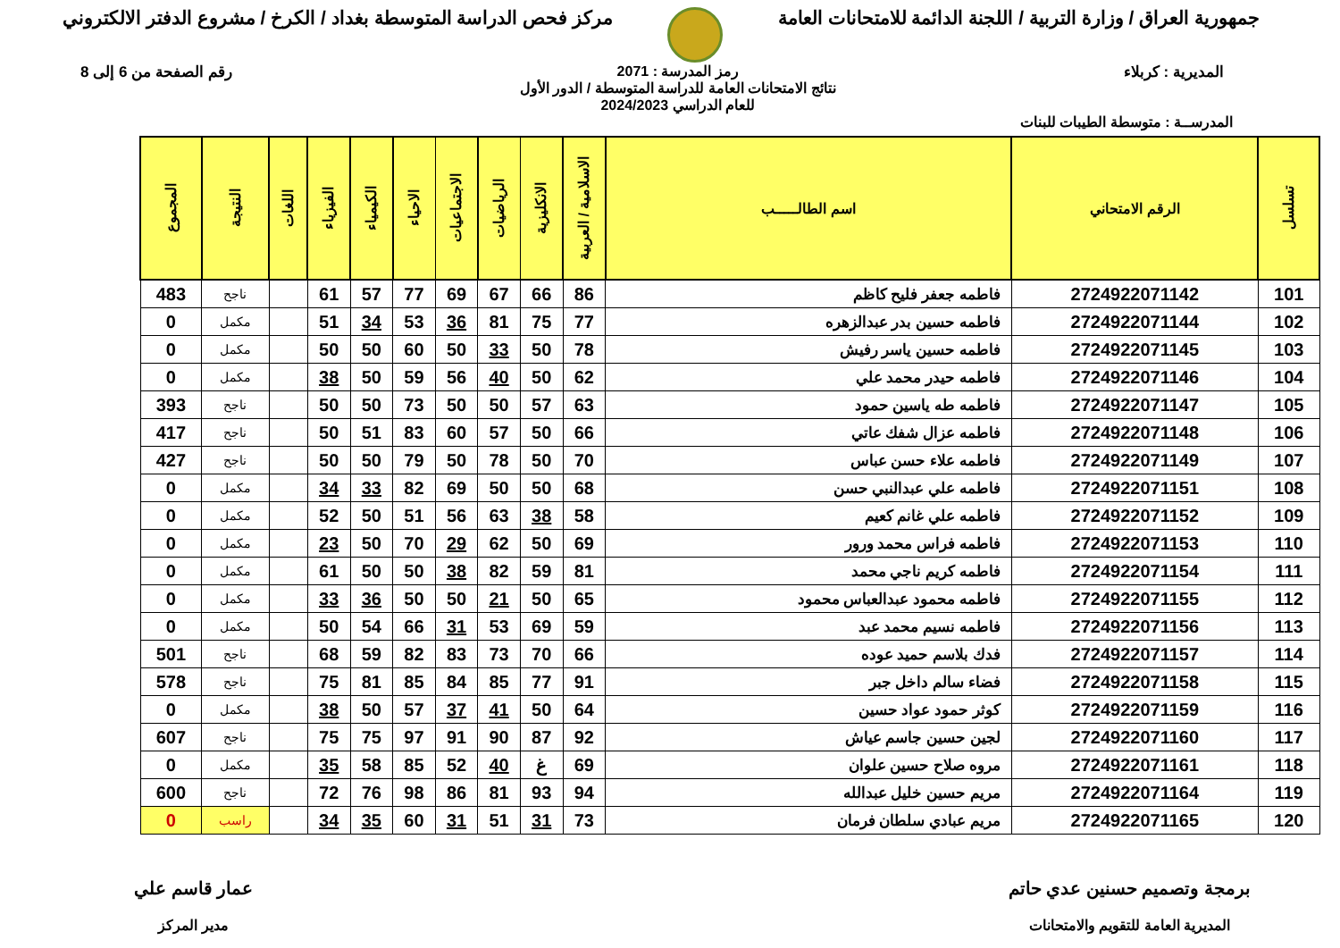جمهورية العراق / وزارة التربية / اللجنة الدائمة للامتحانات العامة
مركز فحص الدراسة المتوسطة بغداد / الكرخ / مشروع الدفتر الالكتروني
المديرية : كربلاء رمز المدرسة : 2071
نتائج الامتحانات العامة للدراسة المتوسطة / الدور الأول
للعام الدراسي 2024/2023
رقم الصفحة من 6 إلى 8
المدرســة : متوسطة الطيبات للبنات
| تسلسل | الرقم الامتحاني | اسم الطالـــــب | الاسلامية / العربية | الانكليزية | الرياضيات | الاجتماعيات | الاحياء | الكيمياء | الفيزياء | اللغات | النتيجة | المجموع |
| --- | --- | --- | --- | --- | --- | --- | --- | --- | --- | --- | --- | --- |
| 101 | 2724922071142 | فاطمه جعفر فليح كاظم | 86 | 66 | 67 | 69 | 77 | 57 | 61 | | ناجح | 483 |
| 102 | 2724922071144 | فاطمه حسين بدر عبدالزهره | 77 | 75 | 81 | 36 | 53 | 34 | 51 | | مكمل | 0 |
| 103 | 2724922071145 | فاطمه حسين ياسر رفيش | 78 | 50 | 33 | 50 | 60 | 50 | 50 | | مكمل | 0 |
| 104 | 2724922071146 | فاطمه حيدر محمد علي | 62 | 50 | 40 | 56 | 59 | 50 | 38 | | مكمل | 0 |
| 105 | 2724922071147 | فاطمه طه ياسين حمود | 63 | 57 | 50 | 50 | 73 | 50 | 50 | | ناجح | 393 |
| 106 | 2724922071148 | فاطمه عزال شفك عاتي | 66 | 50 | 57 | 60 | 83 | 51 | 50 | | ناجح | 417 |
| 107 | 2724922071149 | فاطمه علاء حسن عباس | 70 | 50 | 78 | 50 | 79 | 50 | 50 | | ناجح | 427 |
| 108 | 2724922071151 | فاطمه علي عبدالنبي حسن | 68 | 50 | 50 | 69 | 82 | 33 | 34 | | مكمل | 0 |
| 109 | 2724922071152 | فاطمه علي غانم كعيم | 58 | 38 | 63 | 56 | 51 | 50 | 52 | | مكمل | 0 |
| 110 | 2724922071153 | فاطمه فراس محمد ورور | 69 | 50 | 62 | 29 | 70 | 50 | 23 | | مكمل | 0 |
| 111 | 2724922071154 | فاطمه كريم ناجي محمد | 81 | 59 | 82 | 38 | 50 | 50 | 61 | | مكمل | 0 |
| 112 | 2724922071155 | فاطمه محمود عبدالعباس محمود | 65 | 50 | 21 | 50 | 50 | 36 | 33 | | مكمل | 0 |
| 113 | 2724922071156 | فاطمه نسيم محمد عبد | 59 | 69 | 53 | 31 | 66 | 54 | 50 | | مكمل | 0 |
| 114 | 2724922071157 | فدك بلاسم حميد عوده | 66 | 70 | 73 | 83 | 82 | 59 | 68 | | ناجح | 501 |
| 115 | 2724922071158 | فضاء سالم داخل جبر | 91 | 77 | 85 | 84 | 85 | 81 | 75 | | ناجح | 578 |
| 116 | 2724922071159 | كوثر حمود عواد حسين | 64 | 50 | 41 | 37 | 57 | 50 | 38 | | مكمل | 0 |
| 117 | 2724922071160 | لجين حسين جاسم عياش | 92 | 87 | 90 | 91 | 97 | 75 | 75 | | ناجح | 607 |
| 118 | 2724922071161 | مروه صلاح حسين علوان | 69 | غ | 40 | 52 | 85 | 58 | 35 | | مكمل | 0 |
| 119 | 2724922071164 | مريم حسين خليل عبدالله | 94 | 93 | 81 | 86 | 98 | 76 | 72 | | ناجح | 600 |
| 120 | 2724922071165 | مريم عبادي سلطان فرمان | 73 | 31 | 51 | 31 | 60 | 35 | 34 | | راسب | 0 |
برمجة وتصميم حسنين عدي حاتم
المديرية العامة للتقويم والامتحانات
عمار قاسم علي
مدير المركز